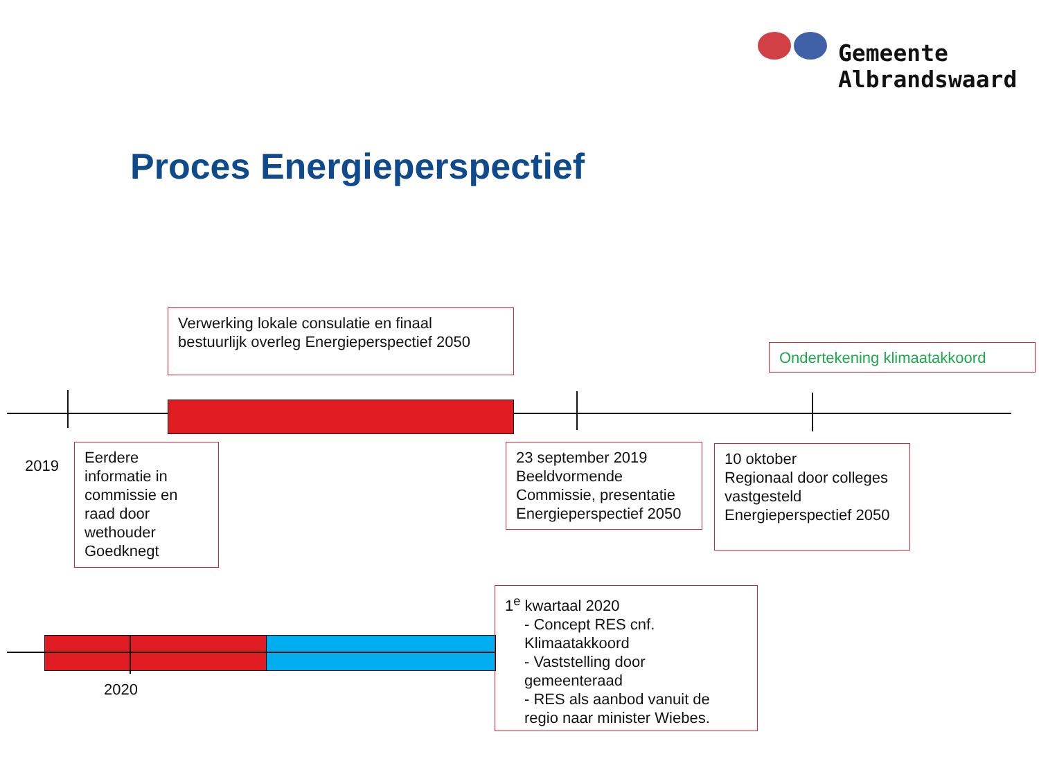Gemeente
Albrandswaard
Proces Energieperspectief
Verwerking lokale consulatie en finaal bestuurlijk overleg Energieperspectief 2050
Ondertekening klimaatakkoord
2019
Eerdere informatie in commissie en raad door wethouder Goedknegt
23 september 2019 Beeldvormende Commissie, presentatie Energieperspectief 2050
10 oktober
Regionaal door colleges vastgesteld Energieperspectief 2050
2020
1<sup>e</sup> kwartaal 2020
- Concept RES cnf. Klimaatakkoord
- Vaststelling door gemeenteraad
- RES als aanbod vanuit de regio naar minister Wiebes.